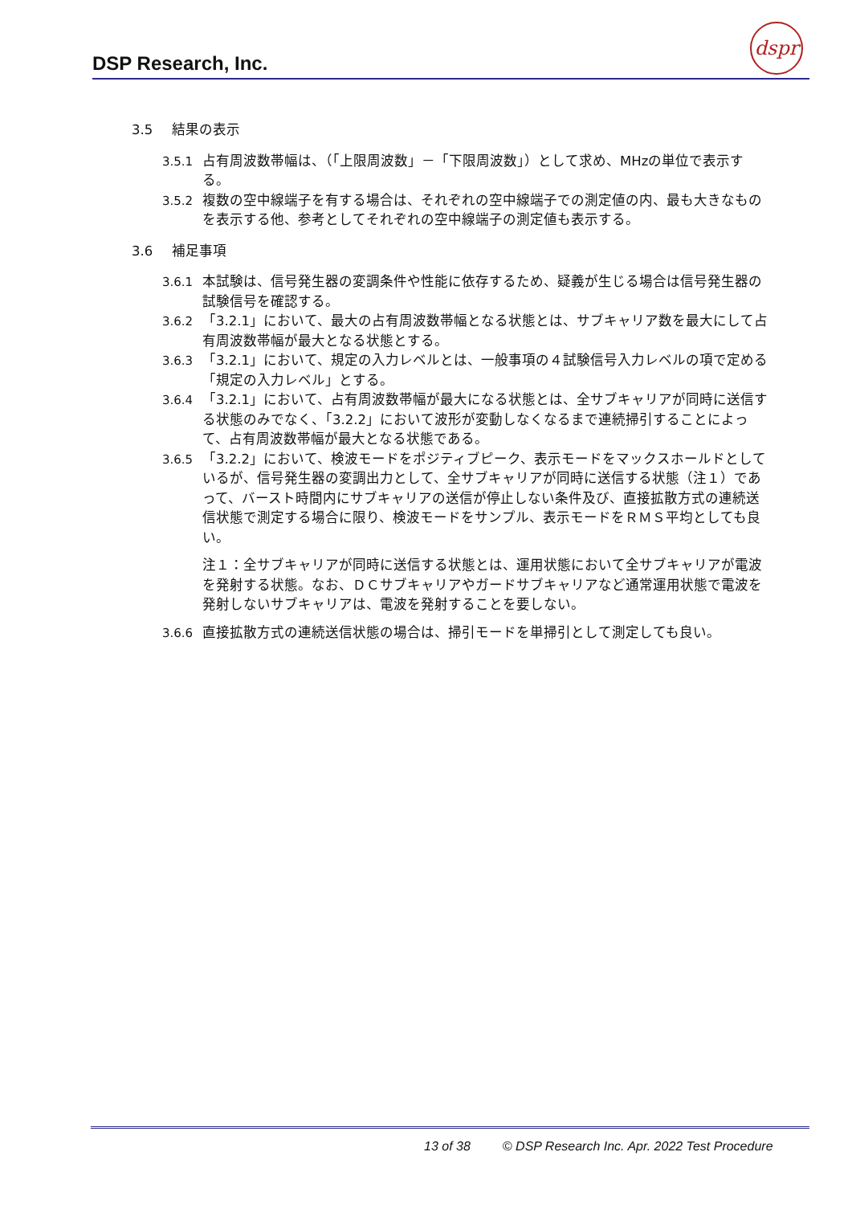DSP Research, Inc.
dspr
3.5 結果の表示
3.5.1 占有周波数帯幅は、（「上限周波数」－「下限周波数」）として求め、MHzの単位で表示する。
3.5.2 複数の空中線端子を有する場合は、それぞれの空中線端子での測定値の内、最も大きなものを表示する他、参考としてそれぞれの空中線端子の測定値も表示する。
3.6 補足事項
3.6.1 本試験は、信号発生器の変調条件や性能に依存するため、疑義が生じる場合は信号発生器の試験信号を確認する。
3.6.2 「3.2.1」において、最大の占有周波数帯幅となる状態とは、サブキャリア数を最大にして占有周波数帯幅が最大となる状態とする。
3.6.3 「3.2.1」において、規定の入力レベルとは、一般事項の４試験信号入力レベルの項で定める「規定の入力レベル」とする。
3.6.4 「3.2.1」において、占有周波数帯幅が最大になる状態とは、全サブキャリアが同時に送信する状態のみでなく、「3.2.2」において波形が変動しなくなるまで連続掃引することによって、占有周波数帯幅が最大となる状態である。
3.6.5 「3.2.2」において、検波モードをポジティブピーク、表示モードをマックスホールドとしているが、信号発生器の変調出力として、全サブキャリアが同時に送信する状態（注１）であって、バースト時間内にサブキャリアの送信が停止しない条件及び、直接拡散方式の連続送信状態で測定する場合に限り、検波モードをサンプル、表示モードをＲＭＳ平均としても良い。
注１：全サブキャリアが同時に送信する状態とは、運用状態において全サブキャリアが電波を発射する状態。なお、ＤＣサブキャリアやガードサブキャリアなど通常運用状態で電波を発射しないサブキャリアは、電波を発射することを要しない。
3.6.6 直接拡散方式の連続送信状態の場合は、掃引モードを単掃引として測定しても良い。
13 of 38 © DSP Research Inc. Apr. 2022 Test Procedure